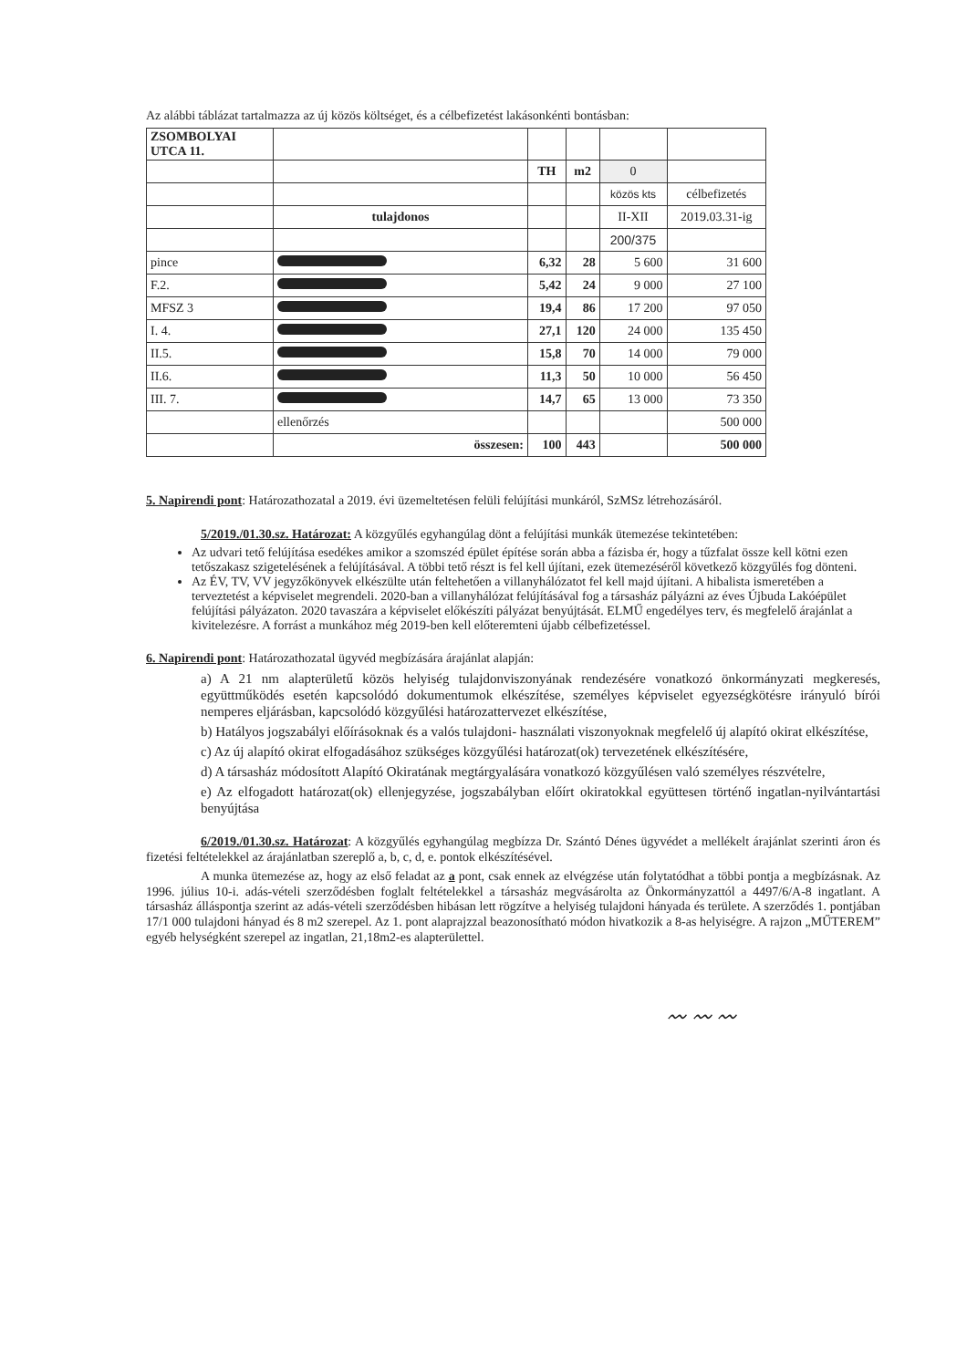Az alábbi táblázat tartalmazza az új közös költséget, és a célbefizetést lakásonkénti bontásban:
| ZSOMBOLYAI UTCA 11. | | | | | |
| | | TH | m2 | 0 | |
| | | | | közös kts | célbefizetés |
| | tulajdonos | | | II-XII | 2019.03.31-ig |
| | | | | 200/375 | |
| pince | | 6,32 | 28 | 5 600 | 31 600 |
| F.2. | | 5,42 | 24 | 9 000 | 27 100 |
| MFSZ 3 | | 19,4 | 86 | 17 200 | 97 050 |
| I. 4. | | 27,1 | 120 | 24 000 | 135 450 |
| II.5. | | 15,8 | 70 | 14 000 | 79 000 |
| II.6. | | 11,3 | 50 | 10 000 | 56 450 |
| III. 7. | | 14,7 | 65 | 13 000 | 73 350 |
| | ellenőrzés | | | | 500 000 |
| | összesen: | 100 | 443 | | 500 000 |
5. Napirendi pont: Határozathozatal a 2019. évi üzemeltetésen felüli felújítási munkáról, SzMSz létrehozásáról.
5/2019./01.30.sz. Határozat: A közgyűlés egyhangúlag dönt a felújítási munkák ütemezése tekintetében:
Az udvari tető felújítása esedékes amikor a szomszéd épület építése során abba a fázisba ér, hogy a tűzfalat össze kell kötni ezen tetőszakasz szigetelésének a felújításával. A többi tető részt is fel kell újítani, ezek ütemezéséről következő közgyűlés fog dönteni.
Az ÉV, TV, VV jegyzőkönyvek elkészülte után feltehetően a villanyhálózatot fel kell majd újítani. A hibalista ismeretében a terveztetést a képviselet megrendeli. 2020-ban a villanyhálózat felújításával fog a társasház pályázni az éves Újbuda Lakóépület felújítási pályázaton. 2020 tavaszára a képviselet előkészíti pályázat benyújtását. ELMŰ engedélyes terv, és megfelelő árajánlat a kivitelezésre. A forrást a munkához még 2019-ben kell előteremteni újabb célbefizetéssel.
6. Napirendi pont: Határozathozatal ügyvéd megbízására árajánlat alapján:
a) A 21 nm alapterületű közös helyiség tulajdonviszonyának rendezésére vonatkozó önkormányzati megkeresés, együttműködés esetén kapcsolódó dokumentumok elkészítése, személyes képviselet egyezségkötésre irányuló bírói nemperes eljárásban, kapcsolódó közgyűlési határozattervezet elkészítése,
b) Hatályos jogszabályi előírásoknak és a valós tulajdoni- használati viszonyoknak megfelelő új alapító okirat elkészítése,
c) Az új alapító okirat elfogadásához szükséges közgyűlési határozat(ok) tervezetének elkészítésére,
d) A társasház módosított Alapító Okiratának megtárgyalására vonatkozó közgyűlésen való személyes részvételre,
e) Az elfogadott határozat(ok) ellenjegyzése, jogszabályban előírt okiratokkal együttesen történő ingatlan-nyilvántartási benyújtása
6/2019./01.30.sz. Határozat: A közgyűlés egyhangúlag megbízza Dr. Szántó Dénes ügyvédet a mellékelt árajánlat szerinti áron és fizetési feltételekkel az árajánlatban szereplő a, b, c, d, e. pontok elkészítésével.
A munka ütemezése az, hogy az első feladat az a pont, csak ennek az elvégzése után folytatódhat a többi pontja a megbízásnak. Az 1996. július 10-i. adás-vételi szerződésben foglalt feltételekkel a társasház megvásárolta az Önkormányzattól a 4497/6/A-8 ingatlant. A társasház álláspontja szerint az adás-vételi szerződésben hibásan lett rögzítve a helyiség tulajdoni hányada és területe. A szerződés 1. pontjában 17/1 000 tulajdoni hányad és 8 m2 szerepel. Az 1. pont alaprajzzal beazonosítható módon hivatkozik a 8-as helyiségre. A rajzon „MŰTEREM” egyéb helységként szerepel az ingatlan, 21,18m2-es alapterülettel.
〰 〰 〰